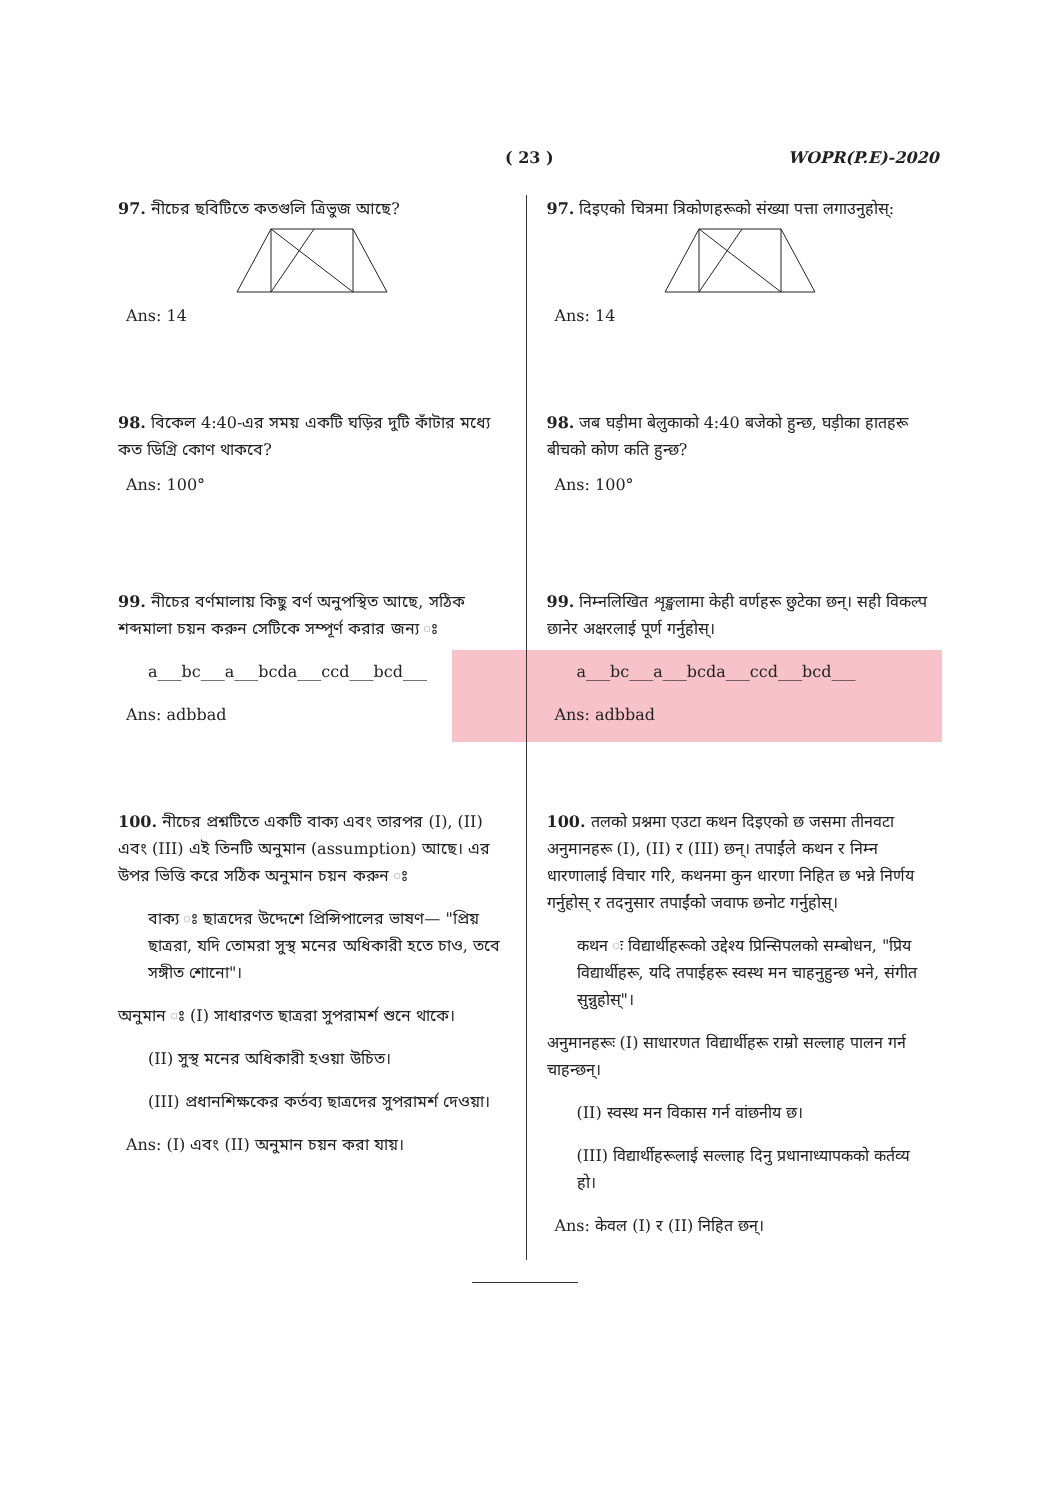( 23 ) WOPR(P.E)-2020
97. নীচের ছবিটিতে কতগুলি ত্রিভুজ আছে?
Ans: 14
98. বিকেল 4:40-এর সময় একটি ঘড়ির দুটি কাঁটার মধ্যে কত ডিগ্রি কোণ থাকবে?
Ans: 100°
99. নীচের বর্ণমালায় কিছু বর্ণ অনুপস্থিত আছে, সঠিক শব্দমালা চয়ন করুন সেটিকে সম্পূর্ণ করার জন্য ঃ
a___bc___a___bcda___ccd___bcd___
Ans: adbbad
100. নীচের প্রশ্নটিতে একটি বাক্য এবং তারপর (I), (II) এবং (III) এই তিনটি অনুমান (assumption) আছে। এর উপর ভিত্তি করে সঠিক অনুমান চয়ন করুন ঃ
বাক্য ঃ ছাত্রদের উদ্দেশে প্রিন্সিপালের ভাষণ— "প্রিয় ছাত্ররা, যদি তোমরা সুস্থ মনের অধিকারী হতে চাও, তবে সঙ্গীত শোনো"।
অনুমান ঃ (I) সাধারণত ছাত্ররা সুপরামর্শ শুনে থাকে।
(II) সুস্থ মনের অধিকারী হওয়া উচিত।
(III) প্রধানশিক্ষকের কর্তব্য ছাত্রদের সুপরামর্শ দেওয়া।
Ans: (I) এবং (II) অনুমান চয়ন করা যায়।
97. दिइएको चित्रमा त्रिकोणहरूको संख्या पत्ता लगाउनुहोस्:
Ans: 14
98. जब घड़ीमा बेलुकाको 4:40 बजेको हुन्छ, घड़ीका हातहरू बीचको कोण कति हुन्छ?
Ans: 100°
99. निम्नलिखित शृङ्खलामा केही वर्णहरू छुटेका छन्। सही विकल्प छानेर अक्षरलाई पूर्ण गर्नुहोस्।
a___bc___a___bcda___ccd___bcd___
Ans: adbbad
100. तलको प्रश्नमा एउटा कथन दिइएको छ जसमा तीनवटा अनुमानहरू (I), (II) र (III) छन्। तपाईंले कथन र निम्न धारणालाई विचार गरि, कथनमा कुन धारणा निहित छ भन्ने निर्णय गर्नुहोस् र तदनुसार तपाईंको जवाफ छनोट गर्नुहोस्।
कथन ः विद्यार्थीहरूको उद्देश्य प्रिन्सिपलको सम्बोधन, "प्रिय विद्यार्थीहरू, यदि तपाईहरू स्वस्थ मन चाहनुहुन्छ भने, संगीत सुन्नुहोस्"।
अनुमानहरूः (I) साधारणत विद्यार्थीहरू राम्रो सल्लाह पालन गर्न चाहन्छन्।
(II) स्वस्थ मन विकास गर्न वांछनीय छ।
(III) विद्यार्थीहरूलाई सल्लाह दिनु प्रधानाध्यापकको कर्तव्य हो।
Ans: केवल (I) र (II) निहित छन्।